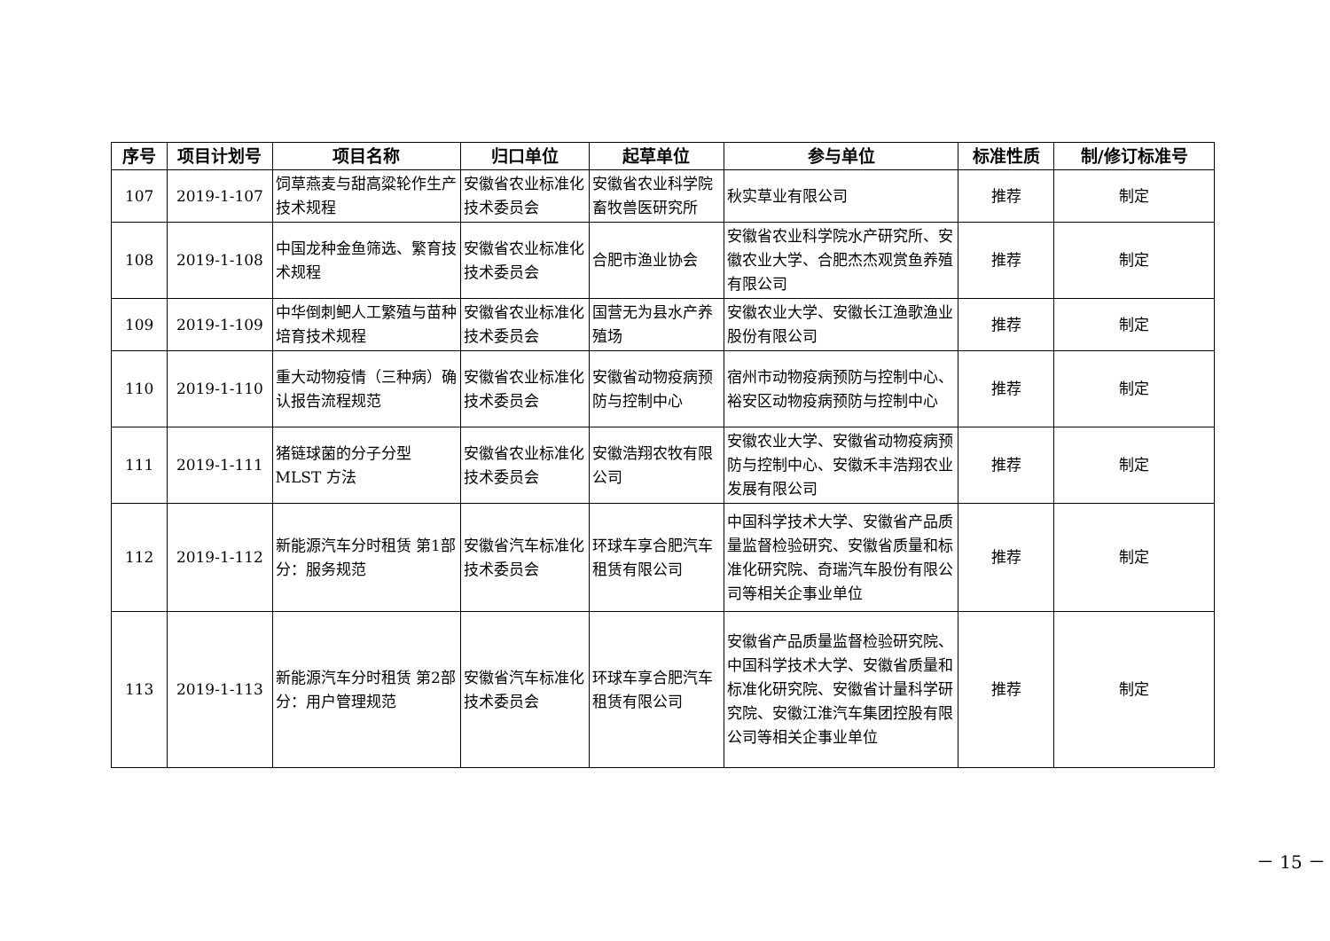| 序号 | 项目计划号 | 项目名称 | 归口单位 | 起草单位 | 参与单位 | 标准性质 | 制/修订标准号 |
| --- | --- | --- | --- | --- | --- | --- | --- |
| 107 | 2019-1-107 | 饲草燕麦与甜高粱轮作生产技术规程 | 安徽省农业标准化技术委员会 | 安徽省农业科学院畜牧兽医研究所 | 秋实草业有限公司 | 推荐 | 制定 |
| 108 | 2019-1-108 | 中国龙种金鱼筛选、繁育技术规程 | 安徽省农业标准化技术委员会 | 合肥市渔业协会 | 安徽省农业科学院水产研究所、安徽农业大学、合肥杰杰观赏鱼养殖有限公司 | 推荐 | 制定 |
| 109 | 2019-1-109 | 中华倒刺鲃人工繁殖与苗种培育技术规程 | 安徽省农业标准化技术委员会 | 国营无为县水产养殖场 | 安徽农业大学、安徽长江渔歌渔业股份有限公司 | 推荐 | 制定 |
| 110 | 2019-1-110 | 重大动物疫情（三种病）确认报告流程规范 | 安徽省农业标准化技术委员会 | 安徽省动物疫病预防与控制中心 | 宿州市动物疫病预防与控制中心、裕安区动物疫病预防与控制中心 | 推荐 | 制定 |
| 111 | 2019-1-111 | 猪链球菌的分子分型 MLST 方法 | 安徽省农业标准化技术委员会 | 安徽浩翔农牧有限公司 | 安徽农业大学、安徽省动物疫病预防与控制中心、安徽禾丰浩翔农业发展有限公司 | 推荐 | 制定 |
| 112 | 2019-1-112 | 新能源汽车分时租赁 第1部分：服务规范 | 安徽省汽车标准化技术委员会 | 环球车享合肥汽车租赁有限公司 | 中国科学技术大学、安徽省产品质量监督检验研究、安徽省质量和标准化研究院、奇瑞汽车股份有限公司等相关企事业单位 | 推荐 | 制定 |
| 113 | 2019-1-113 | 新能源汽车分时租赁 第2部分：用户管理规范 | 安徽省汽车标准化技术委员会 | 环球车享合肥汽车租赁有限公司 | 安徽省产品质量监督检验研究院、中国科学技术大学、安徽省质量和标准化研究院、安徽省计量科学研究院、安徽江淮汽车集团控股有限公司等相关企事业单位 | 推荐 | 制定 |
－ 15 －